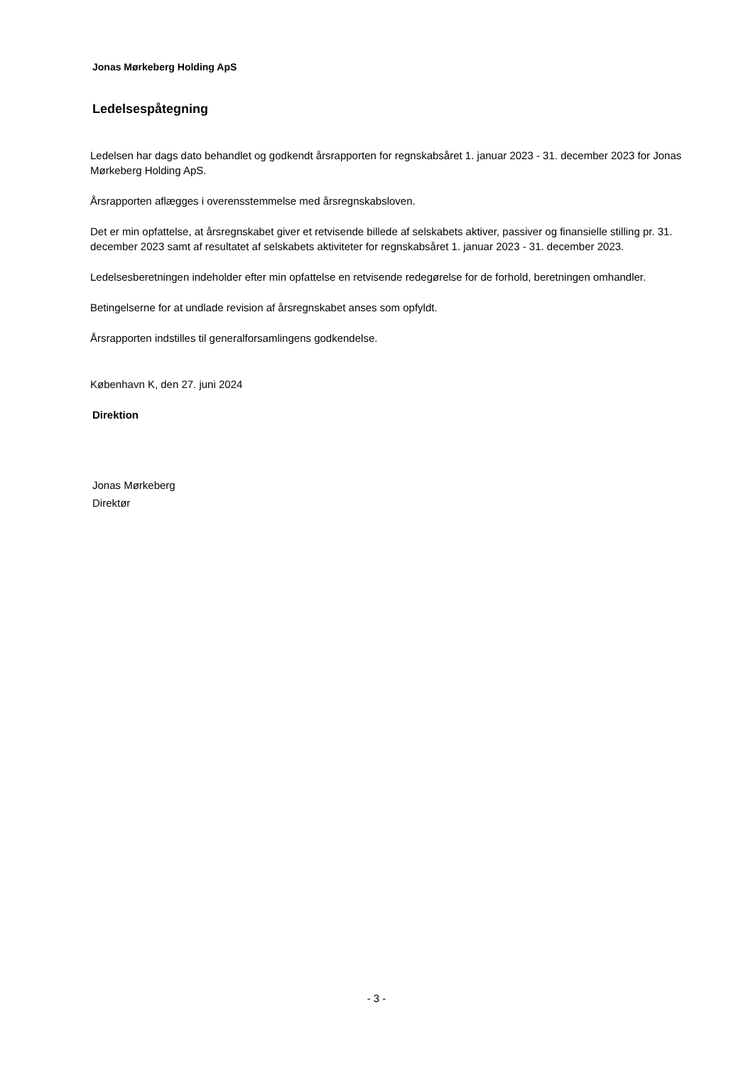Jonas Mørkeberg Holding ApS
Ledelsespåtegning
Ledelsen har dags dato behandlet og godkendt årsrapporten for regnskabsåret 1. januar 2023 - 31. december 2023 for Jonas Mørkeberg Holding ApS.
Årsrapporten aflægges i overensstemmelse med årsregnskabsloven.
Det er min opfattelse, at årsregnskabet giver et retvisende billede af selskabets aktiver, passiver og finansielle stilling pr. 31. december 2023 samt af resultatet af selskabets aktiviteter for regnskabsåret 1. januar 2023 - 31. december 2023.
Ledelsesberetningen indeholder efter min opfattelse en retvisende redegørelse for de forhold, beretningen omhandler.
Betingelserne for at undlade revision af årsregnskabet anses som opfyldt.
Årsrapporten indstilles til generalforsamlingens godkendelse.
København K, den 27. juni 2024
Direktion
Jonas Mørkeberg
Direktør
- 3 -